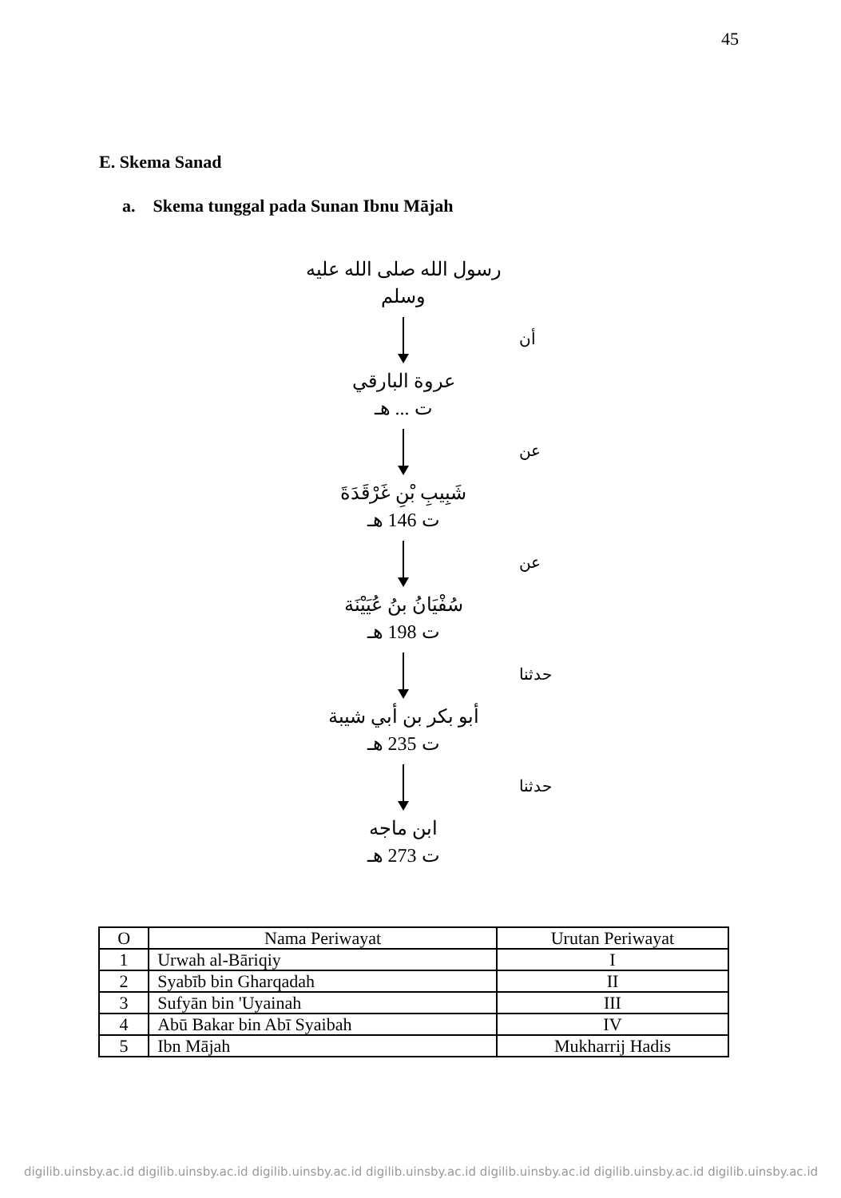45
E. Skema Sanad
a. Skema tunggal pada Sunan Ibnu Mājah
رسول الله صلى الله عليه وسلم
أن
عروة البارقي
ت ... هـ
عن
شَبِيبِ بْنِ غَرْقَدَةَ
ت 146 هـ
عن
سُفْيَانُ بنُ عُيَيْنَة
ت 198 هـ
حدثنا
أبو بكر بن أبي شيبة
ت 235 هـ
حدثنا
ابن ماجه
ت 273 هـ
| O | Nama Periwayat | Urutan Periwayat |
| --- | --- | --- |
| 1 | Urwah al-Bāriqiy | I |
| 2 | Syabīb bin Gharqadah | II |
| 3 | Sufyān bin 'Uyainah | III |
| 4 | Abū Bakar bin Abī Syaibah | IV |
| 5 | Ibn Mājah | Mukharrij Hadis |
digilib.uinsby.ac.id digilib.uinsby.ac.id digilib.uinsby.ac.id digilib.uinsby.ac.id digilib.uinsby.ac.id digilib.uinsby.ac.id digilib.uinsby.ac.id